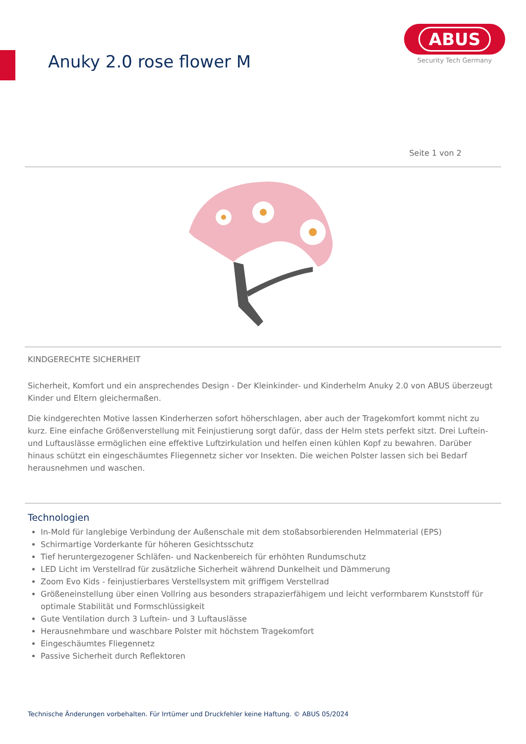Anuky 2.0 rose flower M
ABUS
Security Tech Germany
Seite 1 von 2
KINDGERECHTE SICHERHEIT
Sicherheit, Komfort und ein ansprechendes Design - Der Kleinkinder- und Kinderhelm Anuky 2.0 von ABUS überzeugt Kinder und Eltern gleichermaßen.
Die kindgerechten Motive lassen Kinderherzen sofort höherschlagen, aber auch der Tragekomfort kommt nicht zu kurz. Eine einfache Größenverstellung mit Feinjustierung sorgt dafür, dass der Helm stets perfekt sitzt. Drei Luftein- und Luftauslässe ermöglichen eine effektive Luftzirkulation und helfen einen kühlen Kopf zu bewahren. Darüber hinaus schützt ein eingeschäumtes Fliegennetz sicher vor Insekten. Die weichen Polster lassen sich bei Bedarf herausnehmen und waschen.
Technologien
In-Mold für langlebige Verbindung der Außenschale mit dem stoßabsorbierenden Helmmaterial (EPS)
Schirmartige Vorderkante für höheren Gesichtsschutz
Tief heruntergezogener Schläfen- und Nackenbereich für erhöhten Rundumschutz
LED Licht im Verstellrad für zusätzliche Sicherheit während Dunkelheit und Dämmerung
Zoom Evo Kids - feinjustierbares Verstellsystem mit griffigem Verstellrad
Größeneinstellung über einen Vollring aus besonders strapazierfähigem und leicht verformbarem Kunststoff für optimale Stabilität und Formschlüssigkeit
Gute Ventilation durch 3 Luftein- und 3 Luftauslässe
Herausnehmbare und waschbare Polster mit höchstem Tragekomfort
Eingeschäumtes Fliegennetz
Passive Sicherheit durch Reflektoren
Technische Änderungen vorbehalten. Für Irrtümer und Druckfehler keine Haftung. © ABUS 05/2024